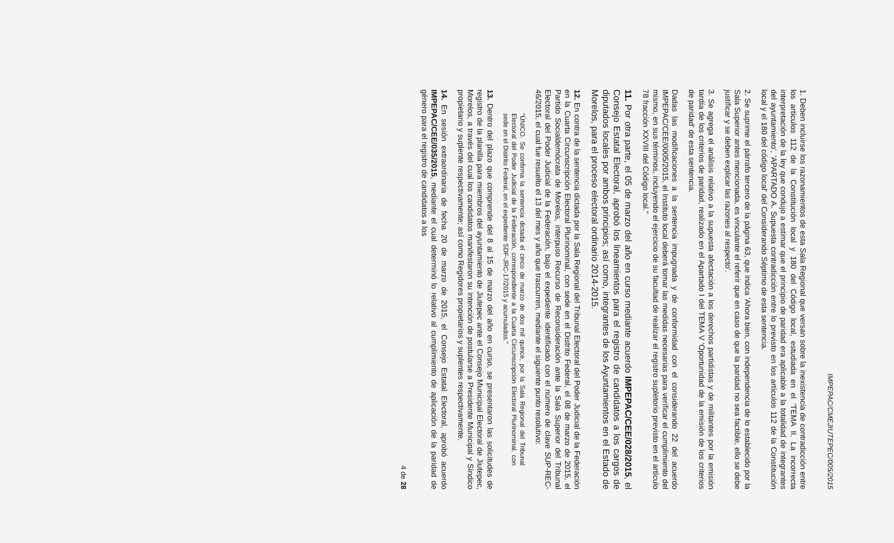IMPEPAC/CMEJIUTEPEC/005/2015
1. Deben incluirse los razonamientos de esta Sala Regional que versan sobre la inexistencia de contradicción entre los artículos 112 de la Constitución local y 180 del Código local, estudiada en el 'TEMA II. La incorrecta interpretación de la ley que condujo a estimar que el principio de paridad era aplicable a la totalidad de integrantes del ayuntamiento', 'APARTADO A. Supuesta contradicción entre lo previsto en los artículos 112 de la Constitución local y el 180 del código local' del Considerando Séptimo de esta sentencia.
2. Se suprime el párrafo tercero de la página 63, que indica 'Ahora bien, con independencia de lo establecido por la Sala Superior antes mencionada, es vinculante el referir que en caso de que la paridad no sea factible, ello se debe justificar y se deben explicar las razones al respecto'.
3. Se agrega el análisis relativo a la supuesta afectación a los derechos partidistas y de militantes por la emisión tardía de los criterios de paridad, realizado en el Apartado I del TEMA V 'Oportunidad de la emisión de los criterios de paridad' de esta sentencia.
Dadas las modificaciones a la sentencia impugnada y de conformidad con el considerando 22 del acuerdo IMPEPAC/CEE/0005/2015, el Instituto local deberá tomar las medidas necesarias para verificar el cumplimiento del mismo, en sus términos, incluyendo el ejercicio de su facultad de realizar el registro supletorio previsto en el artículo 78 fracción XXVIII del Código local."
11. Por otra parte, el 05 de marzo del año en curso mediante acuerdo IMPEPAC/CEE/028/2015, el Consejo Estatal Electoral, aprobó los lineamientos para el registro de candidatos a los cargos de diputados locales por ambos principios; así como, integrantes de los Ayuntamientos en el Estado de Morelos, para el proceso electoral ordinario 2014-2015.
12. En contra de la sentencia dictada por la Sala Regional del Tribunal Electoral del Poder Judicial de la Federación en la Cuarta Circunscripción Electoral Plurinominal, con sede en el Distrito Federal, el 08 de marzo de 2015, el Partido Socialdemócrata de Morelos, interpuso Recurso de Reconsideración ante la Sala Superior del Tribunal Electoral del Poder Judicial de la Federación, bajo el expediente identificado con el número de clave SUP-REC-46/2015, el cual fue resuelto el 13 del mes y año que trascurren, mediante el siguiente punto resolutivo:
"ÚNICO. Se confirma la sentencia dictada el cinco de marzo de dos mil quince, por la Sala Regional del Tribunal Electoral del Poder Judicial de la Federación, correspondiente a la Cuarta Circunscripción Electoral Plurinominal, con sede en el Distrito Federal, en el expediente SDF-JRC-17/2015 y acumulados."
13. Dentro del plazo que comprende del 8 al 15 de marzo del año en curso, se presentaron las solicitudes de registro de la planilla para miembros del ayuntamiento de Jiutepec ante el Consejo Municipal Electoral de Jiutepec, Morelos, a través del cual los candidatos manifestaron su intención de postularse a Presidente Municipal y Síndico propietario y suplente respectivamente; así como Regidores propietarios y suplentes respectivamente.
14. En sesión extraordinaria de fecha 20 de marzo de 2015, el Consejo Estatal Electoral, aprobó acuerdo IMPEPAC/CEE/035/2015, mediante el cual determinó lo relativo al cumplimiento de aplicación de la paridad de género para el registro de candidatos a los
4 de 28